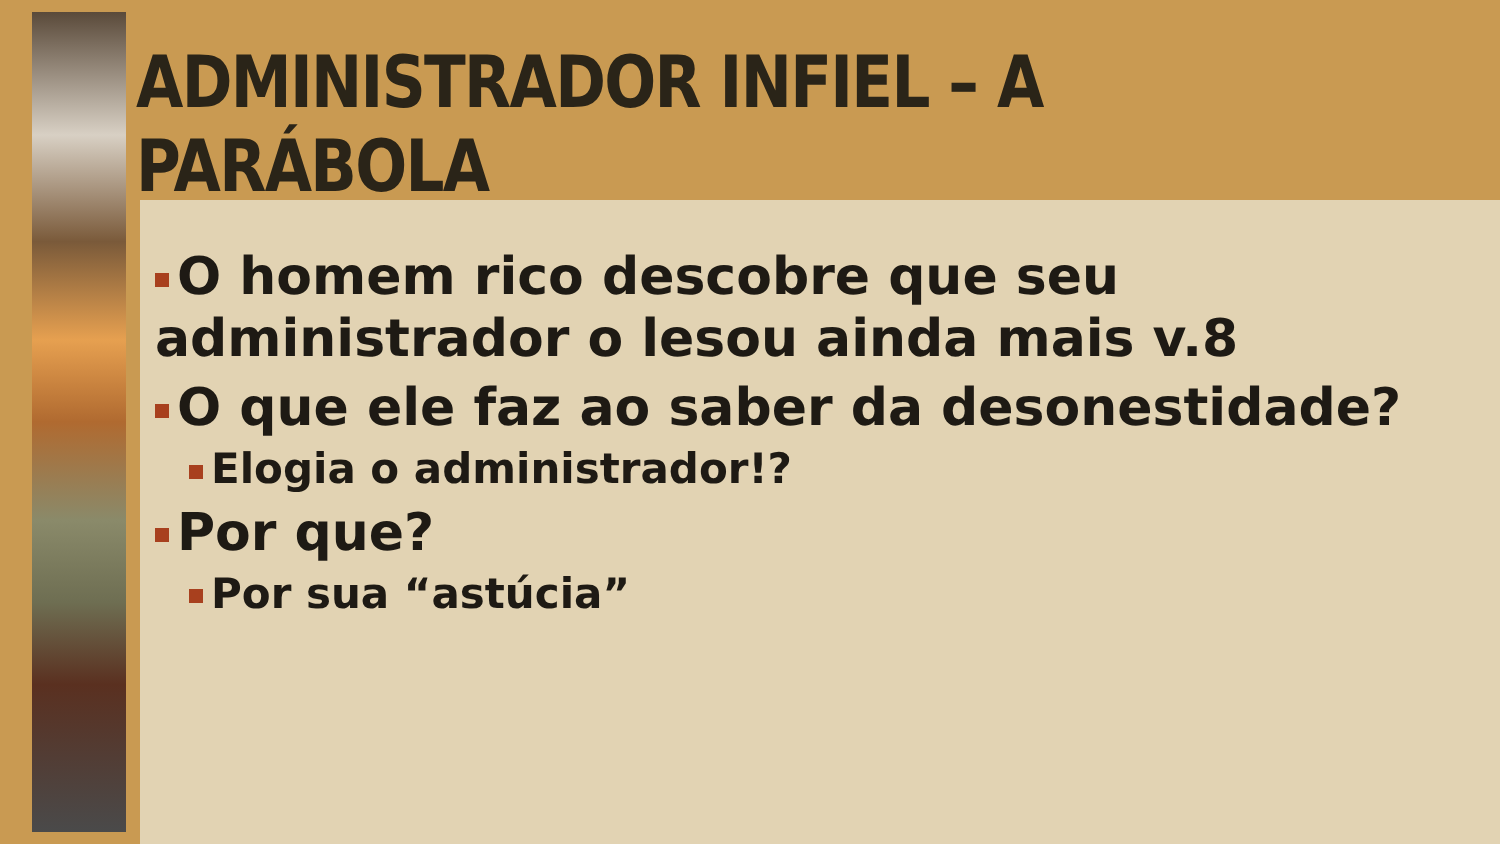ADMINISTRADOR INFIEL – A PARÁBOLA
O homem rico descobre que seu administrador o lesou ainda mais v.8
O que ele faz ao saber da desonestidade?
Elogia o administrador!?
Por que?
Por sua “astúcia”